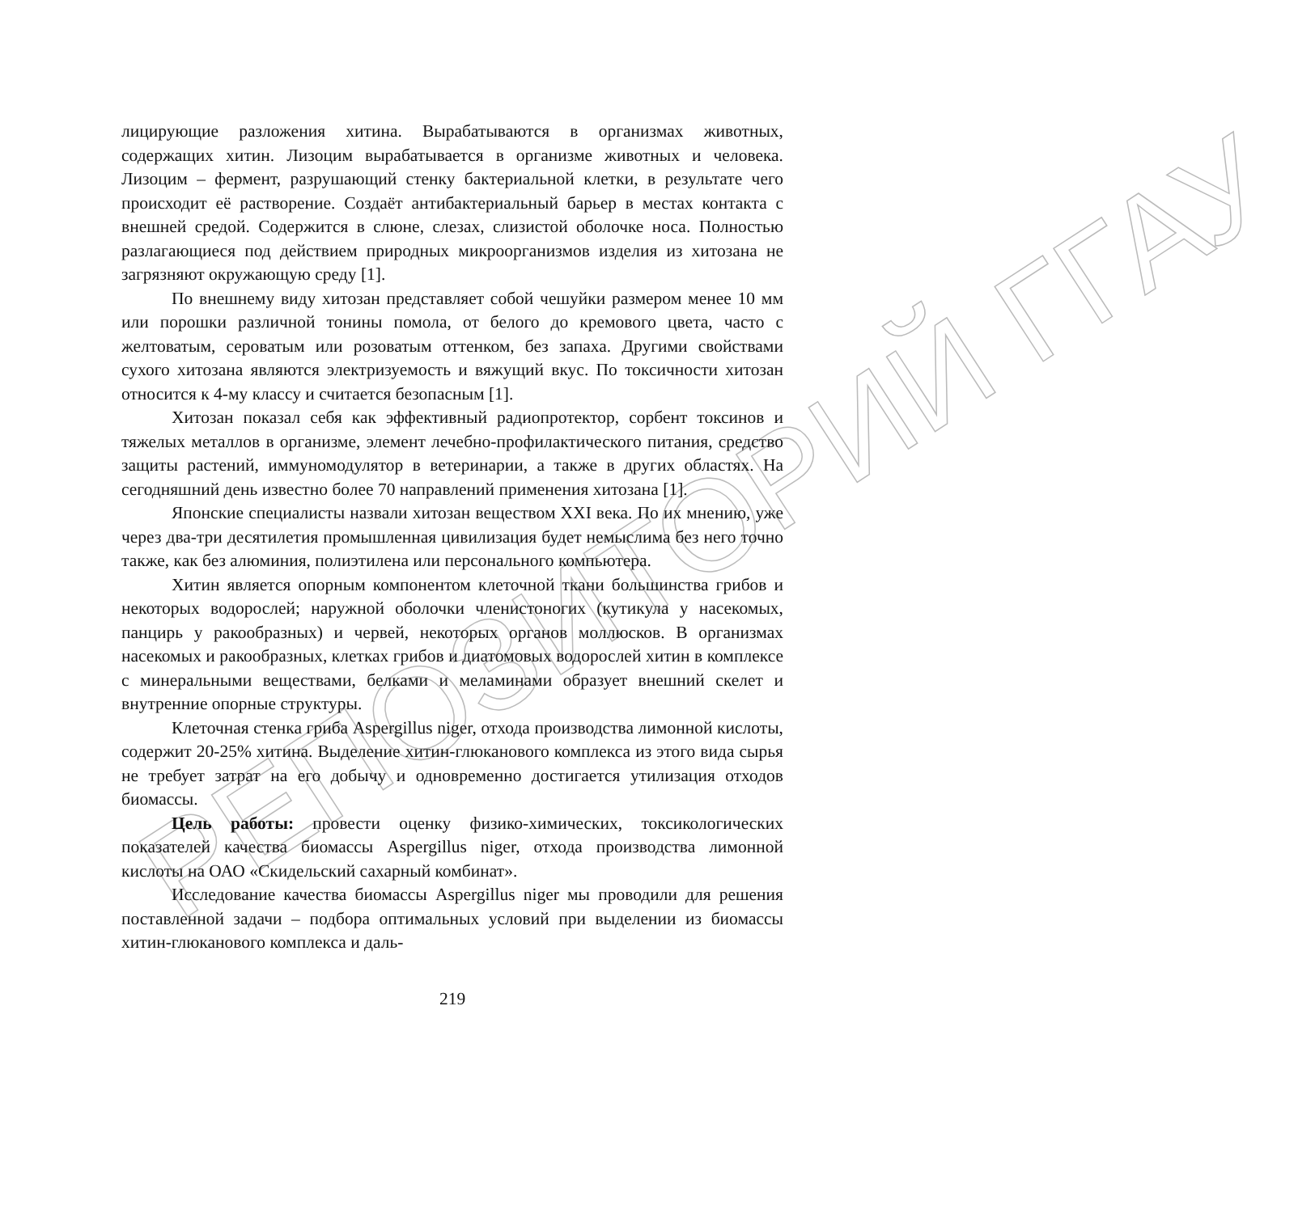РЕПОЗИТОРИЙ ГГАУ
лицирующие разложения хитина. Вырабатываются в организмах животных, содержащих хитин. Лизоцим вырабатывается в организме животных и человека. Лизоцим – фермент, разрушающий стенку бактериальной клетки, в результате чего происходит её растворение. Создаёт антибактериальный барьер в местах контакта с внешней средой. Содержится в слюне, слезах, слизистой оболочке носа. Полностью разлагающиеся под действием природных микроорганизмов изделия из хитозана не загрязняют окружающую среду [1].
По внешнему виду хитозан представляет собой чешуйки размером менее 10 мм или порошки различной тонины помола, от белого до кремового цвета, часто с желтоватым, сероватым или розоватым оттенком, без запаха. Другими свойствами сухого хитозана являются электризуемость и вяжущий вкус. По токсичности хитозан относится к 4-му классу и считается безопасным [1].
Хитозан показал себя как эффективный радиопротектор, сорбент токсинов и тяжелых металлов в организме, элемент лечебно-профилактического питания, средство защиты растений, иммуномодулятор в ветеринарии, а также в других областях. На сегодняшний день известно более 70 направлений применения хитозана [1].
Японские специалисты назвали хитозан веществом XXI века. По их мнению, уже через два-три десятилетия промышленная цивилизация будет немыслима без него точно также, как без алюминия, полиэтилена или персонального компьютера.
Хитин является опорным компонентом клеточной ткани большинства грибов и некоторых водорослей; наружной оболочки членистоногих (кутикула у насекомых, панцирь у ракообразных) и червей, некоторых органов моллюсков. В организмах насекомых и ракообразных, клетках грибов и диатомовых водорослей хитин в комплексе с минеральными веществами, белками и меламинами образует внешний скелет и внутренние опорные структуры.
Клеточная стенка гриба Aspergillus niger, отхода производства лимонной кислоты, содержит 20-25% хитина. Выделение хитин-глюканового комплекса из этого вида сырья не требует затрат на его добычу и одновременно достигается утилизация отходов биомассы.
Цель работы: провести оценку физико-химических, токсикологических показателей качества биомассы Aspergillus niger, отхода производства лимонной кислоты на ОАО «Скидельский сахарный комбинат».
Исследование качества биомассы Aspergillus niger мы проводили для решения поставленной задачи – подбора оптимальных условий при выделении из биомассы хитин-глюканового комплекса и даль-
219